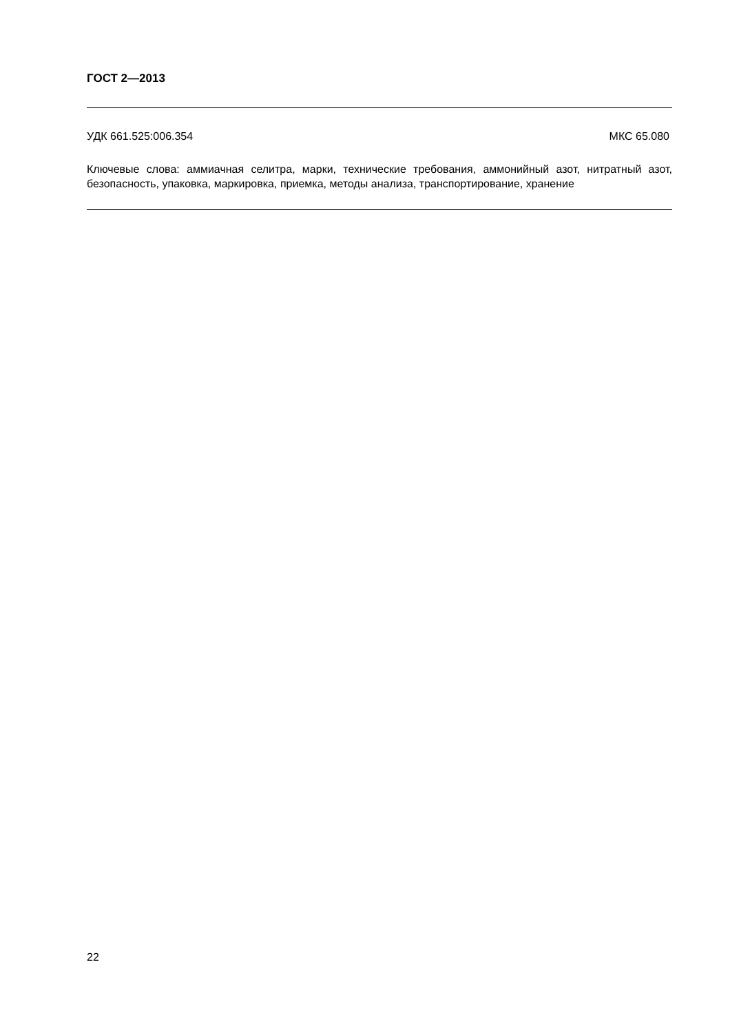ГОСТ 2—2013
УДК 661.525:006.354 МКС 65.080
Ключевые слова: аммиачная селитра, марки, технические требования, аммонийный азот, нитратный азот, безопасность, упаковка, маркировка, приемка, методы анализа, транспортирование, хранение
22